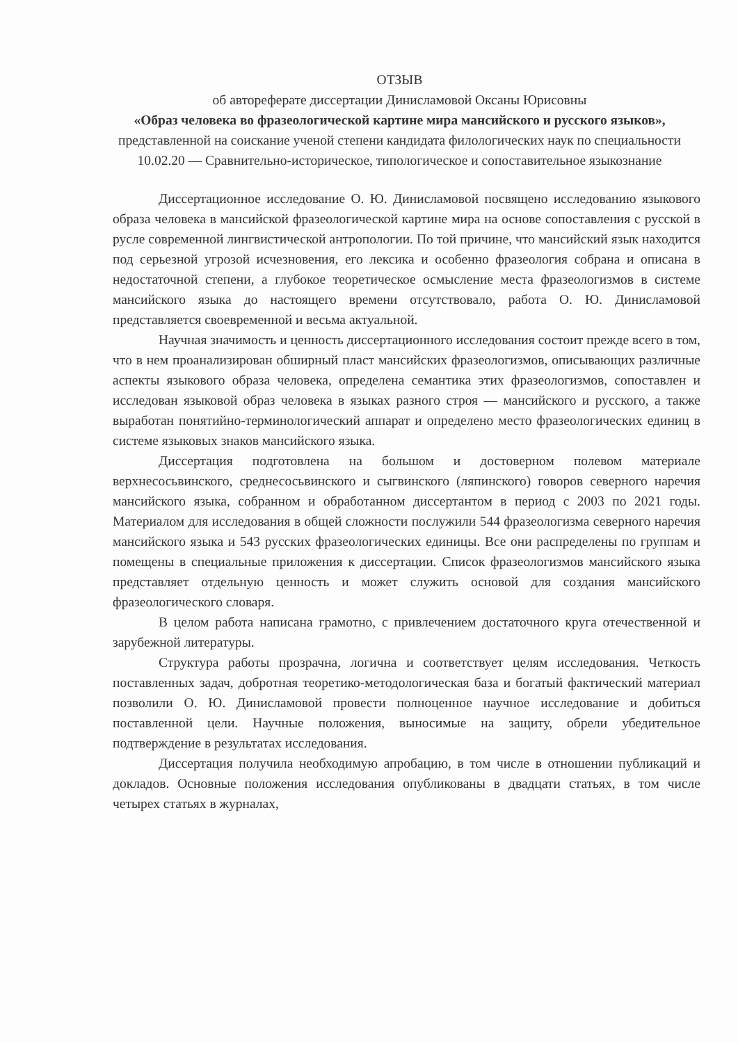ОТЗЫВ
об автореферате диссертации Динисламовой Оксаны Юрисовны
«Образ человека во фразеологической картине мира мансийского и русского языков», представленной на соискание ученой степени кандидата филологических наук по специальности 10.02.20 — Сравнительно-историческое, типологическое и сопоставительное языкознание
Диссертационное исследование О. Ю. Динисламовой посвящено исследованию языкового образа человека в мансийской фразеологической картине мира на основе сопоставления с русской в русле современной лингвистической антропологии. По той причине, что мансийский язык находится под серьезной угрозой исчезновения, его лексика и особенно фразеология собрана и описана в недостаточной степени, а глубокое теоретическое осмысление места фразеологизмов в системе мансийского языка до настоящего времени отсутствовало, работа О. Ю. Динисламовой представляется своевременной и весьма актуальной.
Научная значимость и ценность диссертационного исследования состоит прежде всего в том, что в нем проанализирован обширный пласт мансийских фразеологизмов, описывающих различные аспекты языкового образа человека, определена семантика этих фразеологизмов, сопоставлен и исследован языковой образ человека в языках разного строя — мансийского и русского, а также выработан понятийно-терминологический аппарат и определено место фразеологических единиц в системе языковых знаков мансийского языка.
Диссертация подготовлена на большом и достоверном полевом материале верхнесосьвинского, среднесосьвинского и сыгвинского (ляпинского) говоров северного наречия мансийского языка, собранном и обработанном диссертантом в период с 2003 по 2021 годы. Материалом для исследования в общей сложности послужили 544 фразеологизма северного наречия мансийского языка и 543 русских фразеологических единицы. Все они распределены по группам и помещены в специальные приложения к диссертации. Список фразеологизмов мансийского языка представляет отдельную ценность и может служить основой для создания мансийского фразеологического словаря.
В целом работа написана грамотно, с привлечением достаточного круга отечественной и зарубежной литературы.
Структура работы прозрачна, логична и соответствует целям исследования. Четкость поставленных задач, добротная теоретико-методологическая база и богатый фактический материал позволили О. Ю. Динисламовой провести полноценное научное исследование и добиться поставленной цели. Научные положения, выносимые на защиту, обрели убедительное подтверждение в результатах исследования.
Диссертация получила необходимую апробацию, в том числе в отношении публикаций и докладов. Основные положения исследования опубликованы в двадцати статьях, в том числе четырех статьях в журналах,